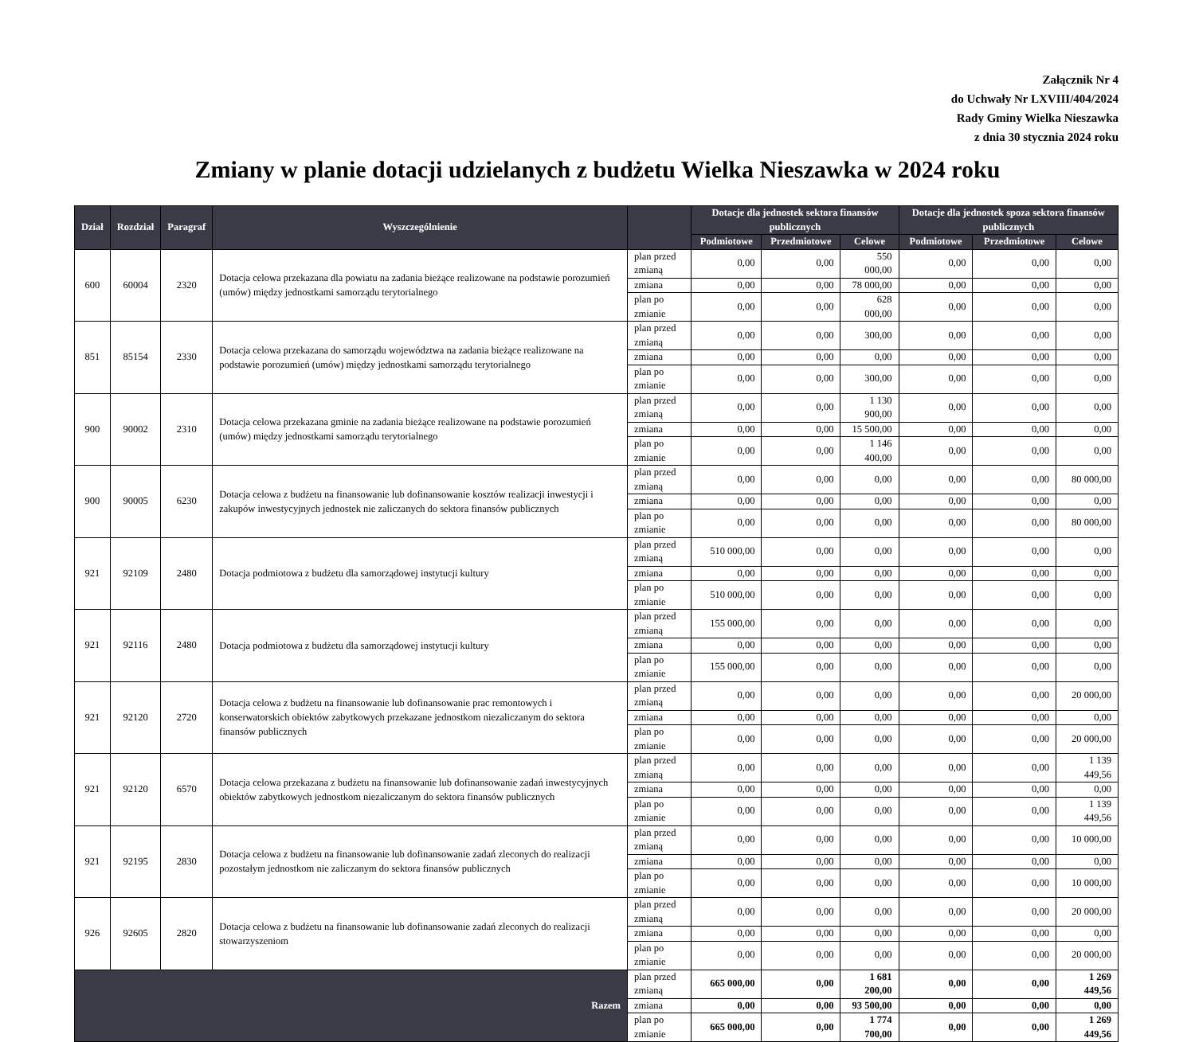Załącznik Nr 4
do Uchwały Nr LXVIII/404/2024
Rady Gminy Wielka Nieszawka
z dnia 30 stycznia 2024 roku
Zmiany w planie dotacji udzielanych z budżetu Wielka Nieszawka w 2024 roku
| Dział | Rozdział | Paragraf | Wyszczególnienie | | Dotacje dla jednostek sektora finansów publicznych | | | Dotacje dla jednostek spoza sektora finansów publicznych | | |
| --- | --- | --- | --- | --- | --- | --- | --- | --- | --- | --- |
| | | | | | Podmiotowe | Przedmiotowe | Celowe | Podmiotowe | Przedmiotowe | Celowe |
| 600 | 60004 | 2320 | Dotacja celowa przekazana dla powiatu na zadania bieżące realizowane na podstawie porozumień (umów) między jednostkami samorządu terytorialnego | plan przed zmianą | 0,00 | 0,00 | 550 000,00 | 0,00 | 0,00 | 0,00 |
| | | | | zmiana | 0,00 | 0,00 | 78 000,00 | 0,00 | 0,00 | 0,00 |
| | | | | plan po zmianie | 0,00 | 0,00 | 628 000,00 | 0,00 | 0,00 | 0,00 |
| 851 | 85154 | 2330 | Dotacja celowa przekazana do samorządu województwa na zadania bieżące realizowane na podstawie porozumień (umów) między jednostkami samorządu terytorialnego | plan przed zmianą | 0,00 | 0,00 | 300,00 | 0,00 | 0,00 | 0,00 |
| | | | | zmiana | 0,00 | 0,00 | 0,00 | 0,00 | 0,00 | 0,00 |
| | | | | plan po zmianie | 0,00 | 0,00 | 300,00 | 0,00 | 0,00 | 0,00 |
| 900 | 90002 | 2310 | Dotacja celowa przekazana gminie na zadania bieżące realizowane na podstawie porozumień (umów) między jednostkami samorządu terytorialnego | plan przed zmianą | 0,00 | 0,00 | 1 130 900,00 | 0,00 | 0,00 | 0,00 |
| | | | | zmiana | 0,00 | 0,00 | 15 500,00 | 0,00 | 0,00 | 0,00 |
| | | | | plan po zmianie | 0,00 | 0,00 | 1 146 400,00 | 0,00 | 0,00 | 0,00 |
| 900 | 90005 | 6230 | Dotacja celowa z budżetu na finansowanie lub dofinansowanie kosztów realizacji inwestycji i zakupów inwestycyjnych jednostek nie zaliczanych do sektora finansów publicznych | plan przed zmianą | 0,00 | 0,00 | 0,00 | 0,00 | 0,00 | 80 000,00 |
| | | | | zmiana | 0,00 | 0,00 | 0,00 | 0,00 | 0,00 | 0,00 |
| | | | | plan po zmianie | 0,00 | 0,00 | 0,00 | 0,00 | 0,00 | 80 000,00 |
| 921 | 92109 | 2480 | Dotacja podmiotowa z budżetu dla samorządowej instytucji kultury | plan przed zmianą | 510 000,00 | 0,00 | 0,00 | 0,00 | 0,00 | 0,00 |
| | | | | zmiana | 0,00 | 0,00 | 0,00 | 0,00 | 0,00 | 0,00 |
| | | | | plan po zmianie | 510 000,00 | 0,00 | 0,00 | 0,00 | 0,00 | 0,00 |
| 921 | 92116 | 2480 | Dotacja podmiotowa z budżetu dla samorządowej instytucji kultury | plan przed zmianą | 155 000,00 | 0,00 | 0,00 | 0,00 | 0,00 | 0,00 |
| | | | | zmiana | 0,00 | 0,00 | 0,00 | 0,00 | 0,00 | 0,00 |
| | | | | plan po zmianie | 155 000,00 | 0,00 | 0,00 | 0,00 | 0,00 | 0,00 |
| 921 | 92120 | 2720 | Dotacja celowa z budżetu na finansowanie lub dofinansowanie prac remontowych i konserwatorskich obiektów zabytkowych przekazane jednostkom niezaliczanym do sektora finansów publicznych | plan przed zmianą | 0,00 | 0,00 | 0,00 | 0,00 | 0,00 | 20 000,00 |
| | | | | zmiana | 0,00 | 0,00 | 0,00 | 0,00 | 0,00 | 0,00 |
| | | | | plan po zmianie | 0,00 | 0,00 | 0,00 | 0,00 | 0,00 | 20 000,00 |
| 921 | 92120 | 6570 | Dotacja celowa przekazana z budżetu na finansowanie lub dofinansowanie zadań inwestycyjnych obiektów zabytkowych jednostkom niezaliczanym do sektora finansów publicznych | plan przed zmianą | 0,00 | 0,00 | 0,00 | 0,00 | 0,00 | 1 139 449,56 |
| | | | | zmiana | 0,00 | 0,00 | 0,00 | 0,00 | 0,00 | 0,00 |
| | | | | plan po zmianie | 0,00 | 0,00 | 0,00 | 0,00 | 0,00 | 1 139 449,56 |
| 921 | 92195 | 2830 | Dotacja celowa z budżetu na finansowanie lub dofinansowanie zadań zleconych do realizacji pozostałym jednostkom nie zaliczanym do sektora finansów publicznych | plan przed zmianą | 0,00 | 0,00 | 0,00 | 0,00 | 0,00 | 10 000,00 |
| | | | | zmiana | 0,00 | 0,00 | 0,00 | 0,00 | 0,00 | 0,00 |
| | | | | plan po zmianie | 0,00 | 0,00 | 0,00 | 0,00 | 0,00 | 10 000,00 |
| 926 | 92605 | 2820 | Dotacja celowa z budżetu na finansowanie lub dofinansowanie zadań zleconych do realizacji stowarzyszeniom | plan przed zmianą | 0,00 | 0,00 | 0,00 | 0,00 | 0,00 | 20 000,00 |
| | | | | zmiana | 0,00 | 0,00 | 0,00 | 0,00 | 0,00 | 0,00 |
| | | | | plan po zmianie | 0,00 | 0,00 | 0,00 | 0,00 | 0,00 | 20 000,00 |
| Razem | | | | plan przed zmianą | 665 000,00 | 0,00 | 1 681 200,00 | 0,00 | 0,00 | 1 269 449,56 |
| | | | | zmiana | 0,00 | 0,00 | 93 500,00 | 0,00 | 0,00 | 0,00 |
| | | | | plan po zmianie | 665 000,00 | 0,00 | 1 774 700,00 | 0,00 | 0,00 | 1 269 449,56 |